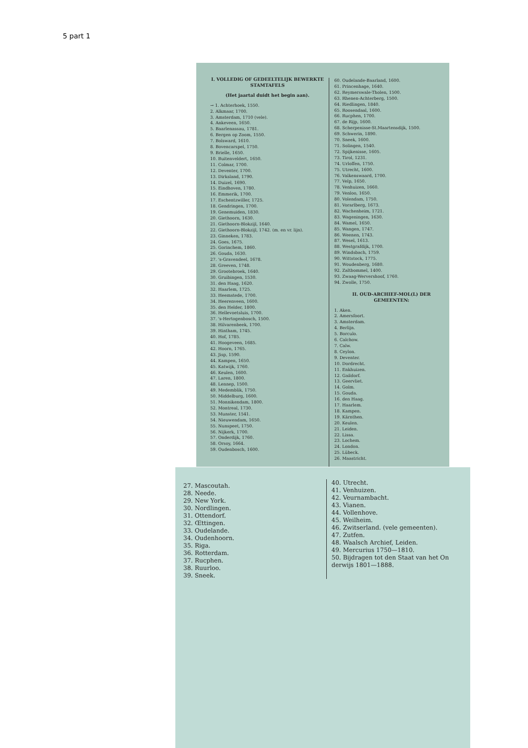5 part 1
I. VOLLEDIG OF GEDEELTELIJK BEWERKTE STAMTAFELS
(Het jaartal duidt het begin aan).
→ 1. Achterhoek, 1550.
2. Alkmaar, 1700.
3. Amsterdam, 1710 (vele).
4. Ankeveen, 1650.
5. Baarlenassau, 1781.
6. Bergen op Zoom, 1550.
7. Bolsward, 1610.
8. Bovencarspel, 1750.
9. Brielle, 1650.
10. Buitenveldert, 1650.
11. Colmar, 1700.
12. Deventer, 1700.
13. Dirksland, 1790.
14. Duizel, 1690.
15. Eindhoven, 1780.
16. Emmerik, 1700.
17. Eschentzwiller, 1725.
18. Gendringen, 1700.
19. Genemuiden, 1830.
20. Giethoorn, 1630.
21. Giethoorn-Blokzijl, 1640.
22. Giethoorn-Blokzijl, 1742. (m. en vr. lijn).
23. Ginneken, 1783.
24. Goes, 1675.
25. Gorinchem, 1860.
26. Gouda, 1630.
27. 's-Gravendeel, 1678.
28. Greeven, 1748.
29. Grootebroek, 1640.
30. Gruibingen, 1530.
31. den Haag, 1620.
32. Haarlem, 1725.
33. Heemstede, 1700.
34. Heerenveen, 1600.
35. den Helder, 1800.
36. Hellevoetsluis, 1700.
37. 's-Hertogenbosch, 1500.
38. Hilvarenbeek, 1700.
39. Hintham, 1745.
40. Hof, 1785.
41. Hoogeveen, 1685.
42. Hoorn, 1765.
43. Jisp, 1590.
44. Kampen, 1650.
45. Katwijk, 1760.
46. Keulen, 1600.
47. Laren, 1800.
48. Lennep, 1500.
49. Medemblik, 1750.
50. Middelburg, 1600.
51. Monnikendam, 1800.
52. Montreal, 1730.
53. Munster, 1541.
54. Nieuwendam, 1650.
55. Nunspeet, 1750.
56. Nijkerk, 1700.
57. Onderdijk, 1760.
58. Orsoy, 1664.
59. Oudenbosch, 1600.
60. Oudelande-Baarland, 1600.
61. Princenhage, 1640.
62. Reymerswale-Tholen, 1500.
63. Rhenen-Achterberg, 1500.
64. Riedlingen, 1840.
65. Roosendaal, 1600.
66. Rucphen, 1700.
67. de Rijp, 1600.
68. Scherpenisse-St.Maartensdijk, 1500.
69. Schwerin, 1890.
70. Sneek, 1600.
71. Solingen, 1540.
72. Spijkenisse, 1605.
73. Tirol, 1231.
74. Urloffen, 1750.
75. Utrecht, 1600.
76. Valkenswaard, 1700.
77. Velp, 1650.
78. Venhuizen, 1660.
79. Venloo, 1650.
80. Volendam, 1750.
81. Vorarlberg, 1673.
82. Wachenheim, 1721.
83. Wageningen, 1630.
84. Wamel, 1650.
85. Wangen, 1747.
86. Weenen, 1743.
87. Wesel, 1613.
88. Westgrafdijk, 1700.
89. Windsbach, 1759.
90. Wittstock, 1775.
91. Woudenberg, 1680.
92. Zaltbommel, 1400.
93. Zwaag-Wervershoof, 1760.
94. Zwolle, 1750.
II. OUD-ARCHIEF-MOL(L) DER GEMEENTEN:
1. Aken.
2. Amersfoort.
3. Amsterdam.
4. Berlijn.
5. Borculo.
6. Calchow.
7. Calw.
8. Ceylon.
9. Deventer.
10. Dordrecht.
11. Enkhuizen.
12. Gaildorf.
13. Geervliet.
14. Golm.
15. Gouda.
16. den Haag.
17. Haarlem.
18. Kampen.
19. Kärnthen.
20. Keulen.
21. Leiden.
22. Lissa.
23. Lochem.
24. London.
25. Lübeck.
26. Maastricht.
27. Mascoutah.
28. Neede.
29. New York.
30. Nordlingen.
31. Ottendorf.
32. Œttingen.
33. Oudelande.
34. Oudenhoorn.
35. Riga.
36. Rotterdam.
37. Rucphen.
38. Ruurloo.
39. Sneek.
40. Utrecht.
41. Venhuizen.
42. Veurnambacht.
43. Vianen.
44. Vollenhove.
45. Weilheim.
46. Zwitserland. (vele gemeenten).
47. Zutfen.
48. Waalsch Archief, Leiden.
49. Mercurius 1750—1810.
50. Bijdragen tot den Staat van het On derwijs 1801—1888.